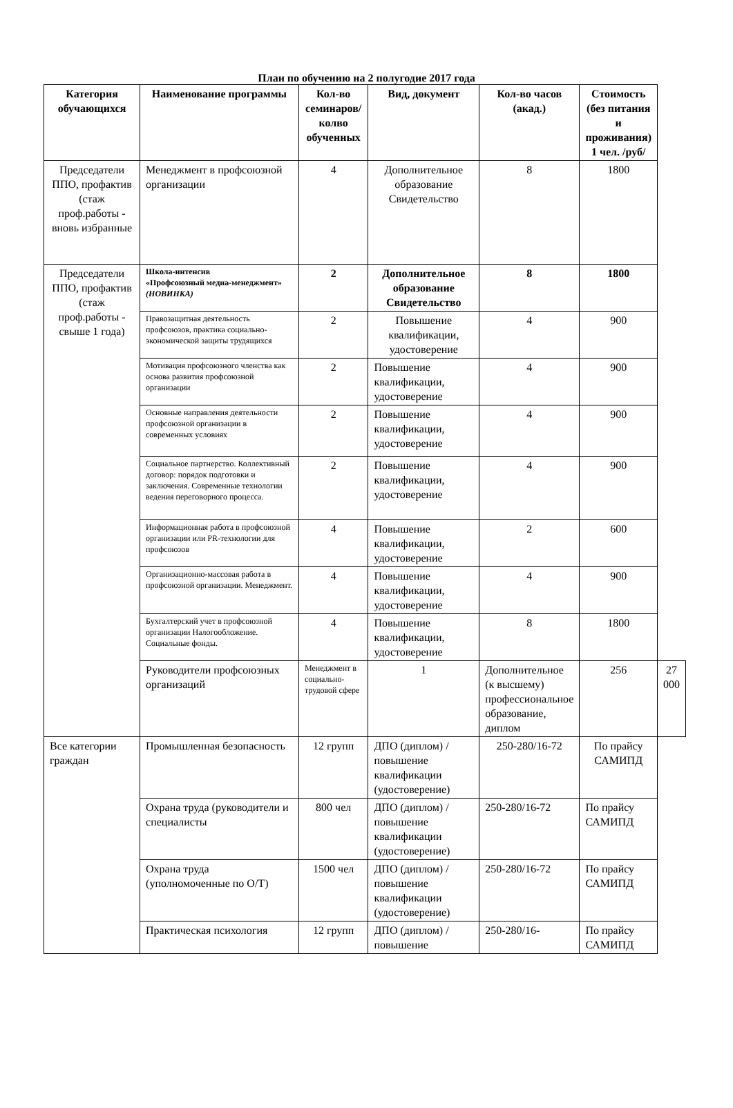План по обучению на 2 полугодие 2017 года
| Категория обучающихся | Наименование программы | Кол-во семинаров/ колво обученных | Вид, документ | Кол-во часов (акад.) | Стоимость (без питания и проживания) 1 чел. /руб/ | |
| --- | --- | --- | --- | --- | --- | --- |
| Председатели ППО, профактив (стаж проф.работы - вновь избранные | Менеджмент в профсоюзной организации | 4 | Дополнительное образование Свидетельство | 8 | 1800 | |
| Председатели ППО, профактив (стаж проф.работы - свыше 1 года) | Школа-интенсив «Профсоюзный медиа-менеджмент» (НОВИНКА) | 2 | Дополнительное образование Свидетельство | 8 | 1800 | |
| | Правозащитная деятельность профсоюзов, практика социально-экономической защиты трудящихся | 2 | Повышение квалификации, удостоверение | 4 | 900 | |
| | Мотивация профсоюзного членства как основа развития профсоюзной организации | 2 | Повышение квалификации, удостоверение | 4 | 900 | |
| | Основные направления деятельности профсоюзной организации в современных условиях | 2 | Повышение квалификации, удостоверение | 4 | 900 | |
| | Социальное партнерство. Коллективный договор: порядок подготовки и заключения. Современные технологии ведения переговорного процесса. | 2 | Повышение квалификации, удостоверение | 4 | 900 | |
| | Информационная работа в профсоюзной организации или PR-технологии для профсоюзов | 4 | Повышение квалификации, удостоверение | 2 | 600 | |
| | Организационно-массовая работа в профсоюзной организации. Менеджмент. | 4 | Повышение квалификации, удостоверение | 4 | 900 | |
| | Бухгалтерский учет в профсоюзной организации Налогообложение. Социальные фонды. | 4 | Повышение квалификации, удостоверение | 8 | 1800 | |
| | Руководители профсоюзных организаций | Менеджмент в социально-трудовой сфере | 1 | Дополнительное (к высшему) профессиональное образование, диплом | 256 | 27 000 |
| Все категории граждан | Промышленная безопасность | 12 групп | ДПО (диплом) / повышение квалификации (удостоверение) | 250-280/16-72 | По прайсу САМИПД | |
| | Охрана труда (руководители и специалисты | 800 чел | ДПО (диплом) / повышение квалификации (удостоверение) | 250-280/16-72 | По прайсу САМИПД | |
| | Охрана труда (уполномоченные по О/Т) | 1500 чел | ДПО (диплом) / повышение квалификации (удостоверение) | 250-280/16-72 | По прайсу САМИПД | |
| | Практическая психология | 12 групп | ДПО (диплом) / повышение | 250-280/16- | По прайсу САМИПД | |